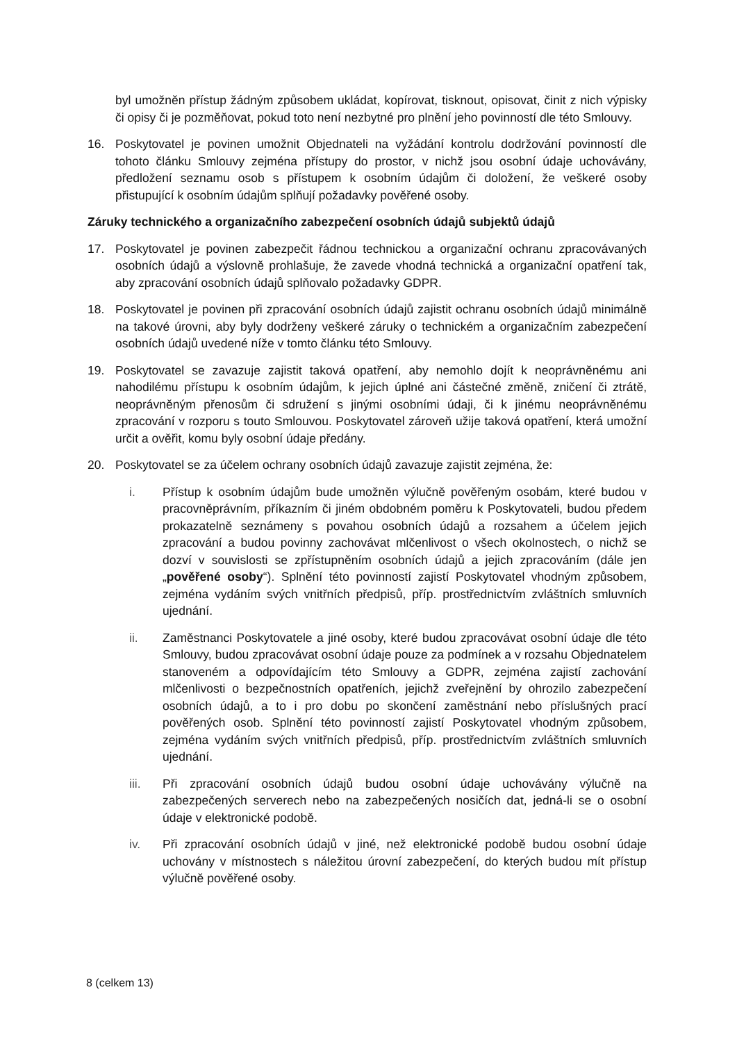byl umožněn přístup žádným způsobem ukládat, kopírovat, tisknout, opisovat, činit z nich výpisky či opisy či je pozměňovat, pokud toto není nezbytné pro plnění jeho povinností dle této Smlouvy.
16. Poskytovatel je povinen umožnit Objednateli na vyžádání kontrolu dodržování povinností dle tohoto článku Smlouvy zejména přístupy do prostor, v nichž jsou osobní údaje uchovávány, předložení seznamu osob s přístupem k osobním údajům či doložení, že veškeré osoby přistupující k osobním údajům splňují požadavky pověřené osoby.
Záruky technického a organizačního zabezpečení osobních údajů subjektů údajů
17. Poskytovatel je povinen zabezpečit řádnou technickou a organizační ochranu zpracovávaných osobních údajů a výslovně prohlašuje, že zavede vhodná technická a organizační opatření tak, aby zpracování osobních údajů splňovalo požadavky GDPR.
18. Poskytovatel je povinen při zpracování osobních údajů zajistit ochranu osobních údajů minimálně na takové úrovni, aby byly dodrženy veškeré záruky o technickém a organizačním zabezpečení osobních údajů uvedené níže v tomto článku této Smlouvy.
19. Poskytovatel se zavazuje zajistit taková opatření, aby nemohlo dojít k neoprávněnému ani nahodilému přístupu k osobním údajům, k jejich úplné ani částečné změně, zničení či ztrátě, neoprávněným přenosům či sdružení s jinými osobními údaji, či k jinému neoprávněnému zpracování v rozporu s touto Smlouvou. Poskytovatel zároveň užije taková opatření, která umožní určit a ověřit, komu byly osobní údaje předány.
20. Poskytovatel se za účelem ochrany osobních údajů zavazuje zajistit zejména, že:
i. Přístup k osobním údajům bude umožněn výlučně pověřeným osobám, které budou v pracovněprávním, příkazním či jiném obdobném poměru k Poskytovateli, budou předem prokazatelně seznámeny s povahou osobních údajů a rozsahem a účelem jejich zpracování a budou povinny zachovávat mlčenlivost o všech okolnostech, o nichž se dozví v souvislosti se zpřístupněním osobních údajů a jejich zpracováním (dále jen „pověřené osoby“). Splnění této povinností zajistí Poskytovatel vhodným způsobem, zejména vydáním svých vnitřních předpisů, příp. prostřednictvím zvláštních smluvních ujednání.
ii. Zaměstnanci Poskytovatele a jiné osoby, které budou zpracovávat osobní údaje dle této Smlouvy, budou zpracovávat osobní údaje pouze za podmínek a v rozsahu Objednatelem stanoveném a odpovídajícím této Smlouvy a GDPR, zejména zajistí zachování mlčenlivosti o bezpečnostních opatřeních, jejichž zveřejnění by ohrozilo zabezpečení osobních údajů, a to i pro dobu po skončení zaměstnání nebo příslušných prací pověřených osob. Splnění této povinností zajistí Poskytovatel vhodným způsobem, zejména vydáním svých vnitřních předpisů, příp. prostřednictvím zvláštních smluvních ujednání.
iii. Při zpracování osobních údajů budou osobní údaje uchovávány výlučně na zabezpečených serverech nebo na zabezpečených nosičích dat, jedná-li se o osobní údaje v elektronické podobě.
iv. Při zpracování osobních údajů v jiné, než elektronické podobě budou osobní údaje uchovány v místnostech s náležitou úrovní zabezpečení, do kterých budou mít přístup výlučně pověřené osoby.
8 (celkem 13)